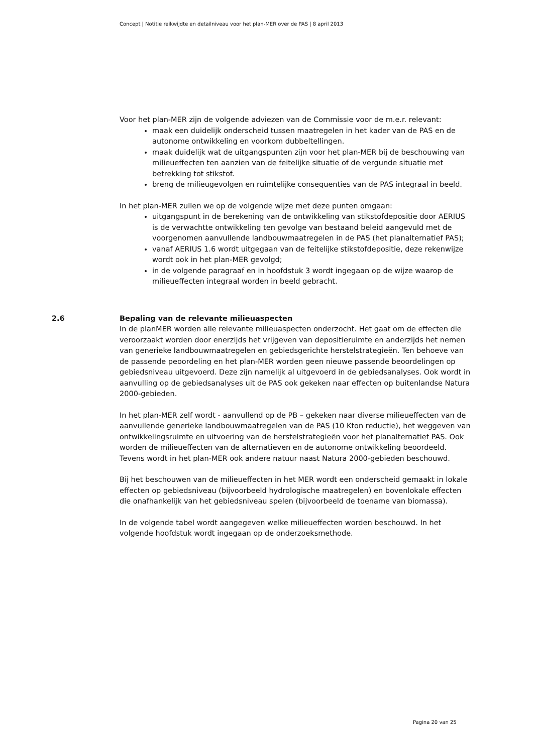Concept | Notitie reikwijdte en detailniveau voor het plan-MER over de PAS | 8 april 2013
Voor het plan-MER zijn de volgende adviezen van de Commissie voor de m.e.r. relevant:
maak een duidelijk onderscheid tussen maatregelen in het kader van de PAS en de autonome ontwikkeling en voorkom dubbeltellingen.
maak duidelijk wat de uitgangspunten zijn voor het plan-MER bij de beschouwing van milieueffecten ten aanzien van de feitelijke situatie of de vergunde situatie met betrekking tot stikstof.
breng de milieugevolgen en ruimtelijke consequenties van de PAS integraal in beeld.
In het plan-MER zullen we op de volgende wijze met deze punten omgaan:
uitgangspunt in de berekening van de ontwikkeling van stikstofdepositie door AERIUS is de verwachtte ontwikkeling ten gevolge van bestaand beleid aangevuld met de voorgenomen aanvullende landbouwmaatregelen in de PAS (het planalternatief PAS);
vanaf AERIUS 1.6 wordt uitgegaan van de feitelijke stikstofdepositie, deze rekenwijze wordt ook in het plan-MER gevolgd;
in de volgende paragraaf en in hoofdstuk 3 wordt ingegaan op de wijze waarop de milieueffecten integraal worden in beeld gebracht.
2.6 Bepaling van de relevante milieuaspecten
In de planMER worden alle relevante milieuaspecten onderzocht. Het gaat om de effecten die veroorzaakt worden door enerzijds het vrijgeven van depositieruimte en anderzijds het nemen van generieke landbouwmaatregelen en gebiedsgerichte herstelstrategieën. Ten behoeve van de passende peoordeling en het plan-MER worden geen nieuwe passende beoordelingen op gebiedsniveau uitgevoerd. Deze zijn namelijk al uitgevoerd in de gebiedsanalyses. Ook wordt in aanvulling op de gebiedsanalyses uit de PAS ook gekeken naar effecten op buitenlandse Natura 2000-gebieden.
In het plan-MER zelf wordt - aanvullend op de PB – gekeken naar diverse milieueffecten van de aanvullende generieke landbouwmaatregelen van de PAS (10 Kton reductie), het weggeven van ontwikkelingsruimte en uitvoering van de herstelstrategieën voor het planalternatief PAS. Ook worden de milieueffecten van de alternatieven en de autonome ontwikkeling beoordeeld. Tevens wordt in het plan-MER ook andere natuur naast Natura 2000-gebieden beschouwd.
Bij het beschouwen van de milieueffecten in het MER wordt een onderscheid gemaakt in lokale effecten op gebiedsniveau (bijvoorbeeld hydrologische maatregelen) en bovenlokale effecten die onafhankelijk van het gebiedsniveau spelen (bijvoorbeeld de toename van biomassa).
In de volgende tabel wordt aangegeven welke milieueffecten worden beschouwd. In het volgende hoofdstuk wordt ingegaan op de onderzoeksmethode.
Pagina 20 van 25